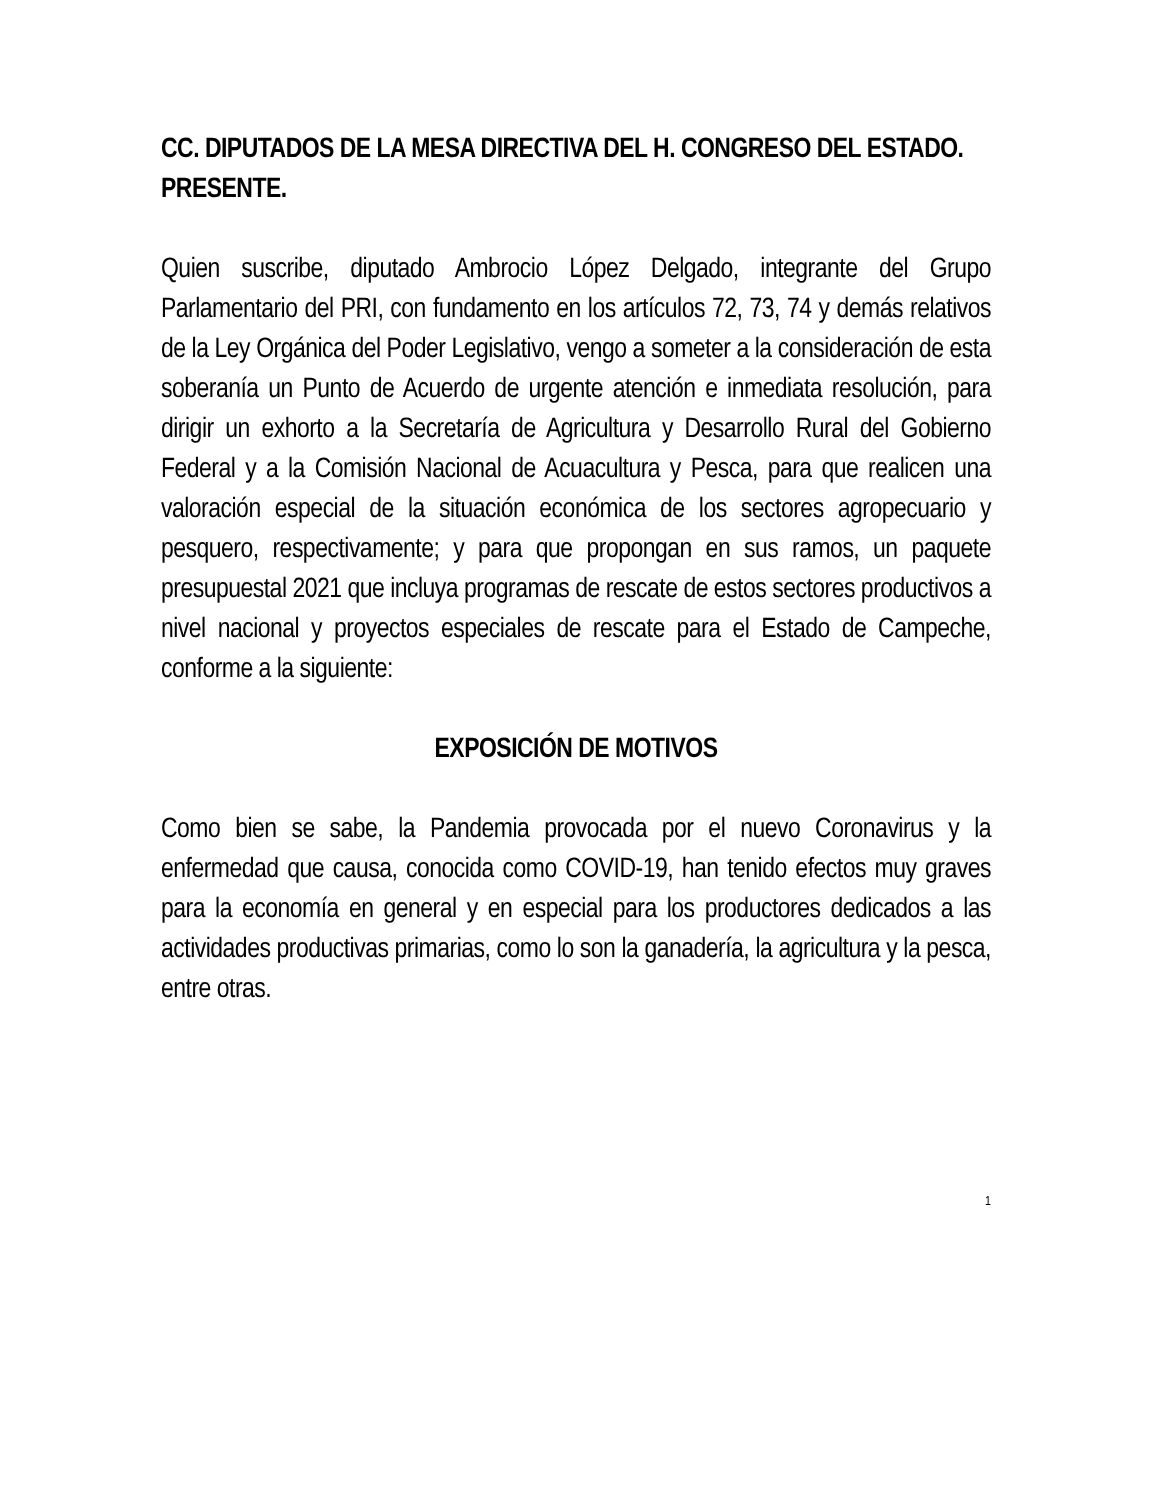CC. DIPUTADOS DE LA MESA DIRECTIVA DEL H. CONGRESO DEL ESTADO.
PRESENTE.
Quien suscribe, diputado Ambrocio López Delgado, integrante del Grupo Parlamentario del PRI, con fundamento en los artículos 72, 73, 74 y demás relativos de la Ley Orgánica del Poder Legislativo, vengo a someter a la consideración de esta soberanía un Punto de Acuerdo de urgente atención e inmediata resolución, para dirigir un exhorto a la Secretaría de Agricultura y Desarrollo Rural del Gobierno Federal y a la Comisión Nacional de Acuacultura y Pesca, para que realicen una valoración especial de la situación económica de los sectores agropecuario y pesquero, respectivamente; y para que propongan en sus ramos, un paquete presupuestal 2021 que incluya programas de rescate de estos sectores productivos a nivel nacional y proyectos especiales de rescate para el Estado de Campeche, conforme a la siguiente:
EXPOSICIÓN DE MOTIVOS
Como bien se sabe, la Pandemia provocada por el nuevo Coronavirus y la enfermedad que causa, conocida como COVID-19, han tenido efectos muy graves para la economía en general y en especial para los productores dedicados a las actividades productivas primarias, como lo son la ganadería, la agricultura y la pesca, entre otras.
1